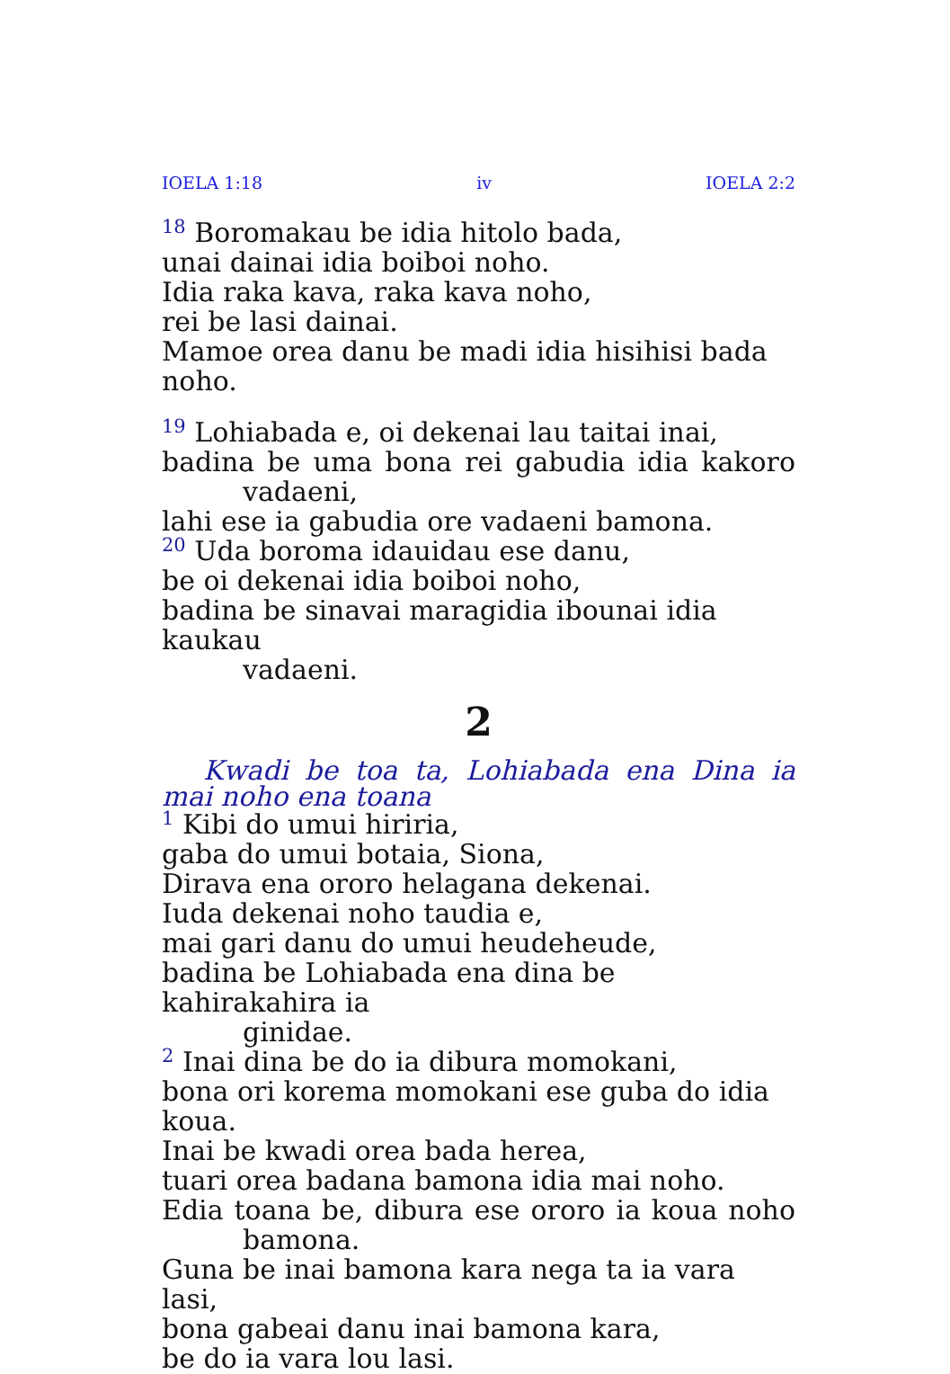IOELA 1:18 iv IOELA 2:2
<sup>18</sup> Boromakau be idia hitolo bada,
unai dainai idia boiboi noho.
Idia raka kava, raka kava noho,
rei be lasi dainai.
Mamoe orea danu be madi idia hisihisi bada noho.
<sup>19</sup> Lohiabada e, oi dekenai lau taitai inai,
badina be uma bona rei gabudia idia kakoro
vadaeni,
lahi ese ia gabudia ore vadaeni bamona.
<sup>20</sup> Uda boroma idauidau ese danu,
be oi dekenai idia boiboi noho,
badina be sinavai maragidia ibounai idia kaukau
vadaeni.
2
Kwadi be toa ta, Lohiabada ena Dina ia mai noho ena toana
<sup>1</sup> Kibi do umui hiriria,
gaba do umui botaia, Siona,
Dirava ena ororo helagana dekenai.
Iuda dekenai noho taudia e,
mai gari danu do umui heudeheude,
badina be Lohiabada ena dina be kahirakahira ia
ginidae.
<sup>2</sup> Inai dina be do ia dibura momokani,
bona ori korema momokani ese guba do idia koua.
Inai be kwadi orea bada herea,
tuari orea badana bamona idia mai noho.
Edia toana be, dibura ese ororo ia koua noho
bamona.
Guna be inai bamona kara nega ta ia vara lasi,
bona gabeai danu inai bamona kara,
be do ia vara lou lasi.